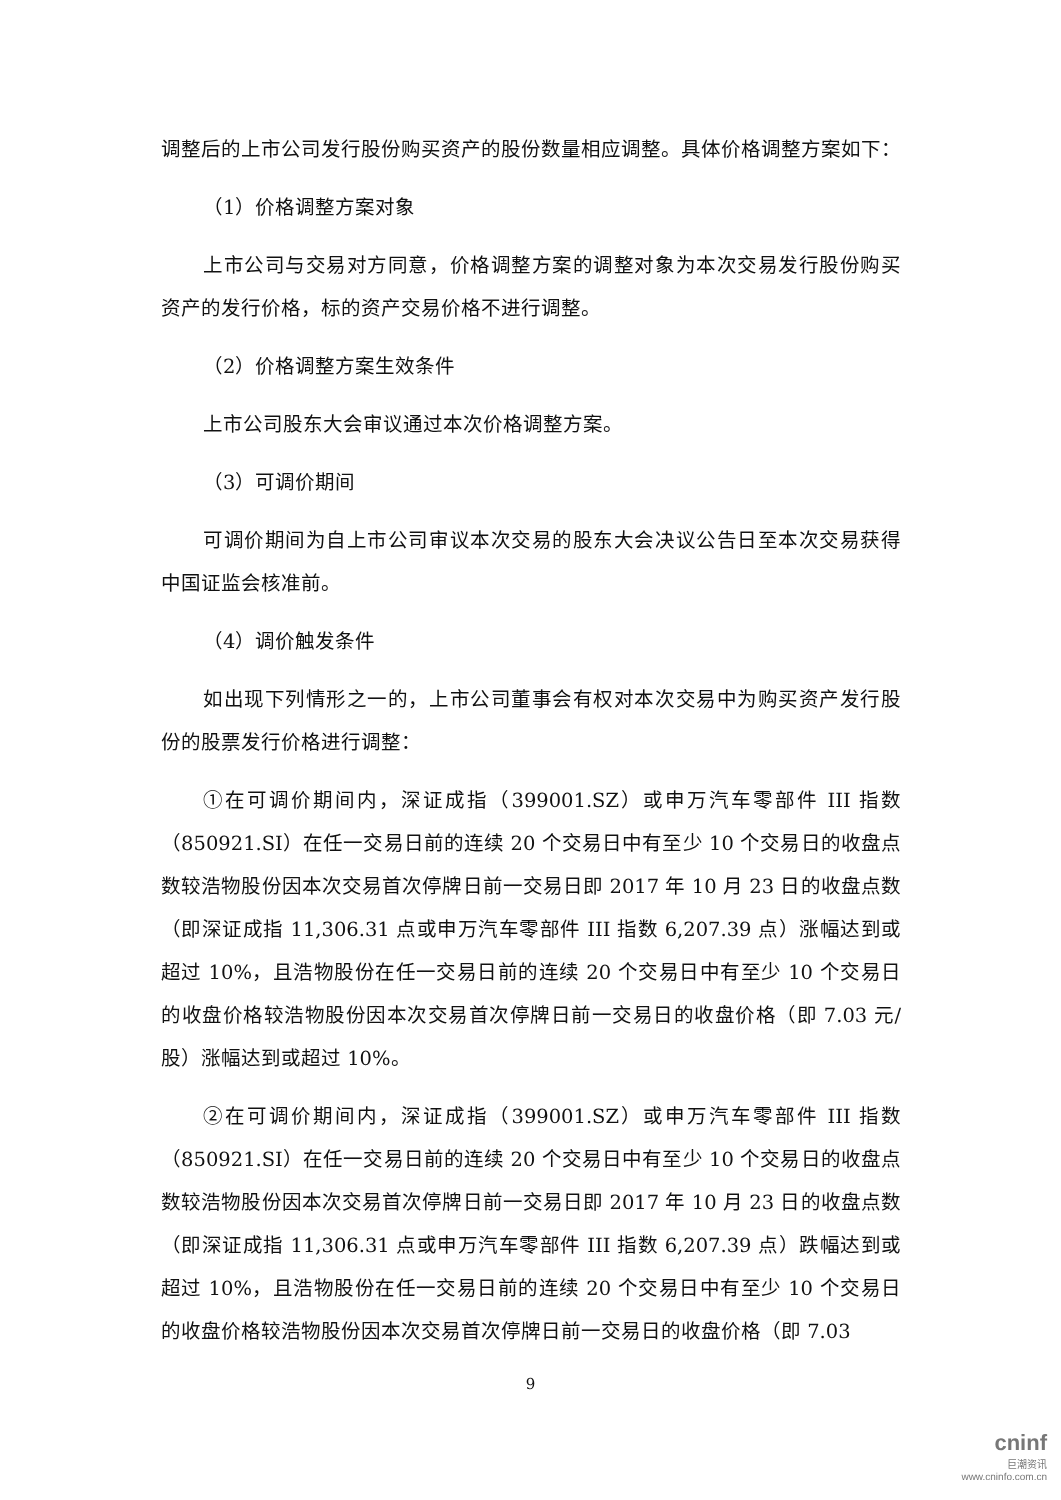调整后的上市公司发行股份购买资产的股份数量相应调整。具体价格调整方案如下：
（1）价格调整方案对象
上市公司与交易对方同意，价格调整方案的调整对象为本次交易发行股份购买资产的发行价格，标的资产交易价格不进行调整。
（2）价格调整方案生效条件
上市公司股东大会审议通过本次价格调整方案。
（3）可调价期间
可调价期间为自上市公司审议本次交易的股东大会决议公告日至本次交易获得中国证监会核准前。
（4）调价触发条件
如出现下列情形之一的，上市公司董事会有权对本次交易中为购买资产发行股份的股票发行价格进行调整：
①在可调价期间内，深证成指（399001.SZ）或申万汽车零部件 III 指数（850921.SI）在任一交易日前的连续 20 个交易日中有至少 10 个交易日的收盘点数较浩物股份因本次交易首次停牌日前一交易日即 2017 年 10 月 23 日的收盘点数（即深证成指 11,306.31 点或申万汽车零部件 III 指数 6,207.39 点）涨幅达到或超过 10%，且浩物股份在任一交易日前的连续 20 个交易日中有至少 10 个交易日的收盘价格较浩物股份因本次交易首次停牌日前一交易日的收盘价格（即 7.03 元/股）涨幅达到或超过 10%。
②在可调价期间内，深证成指（399001.SZ）或申万汽车零部件 III 指数（850921.SI）在任一交易日前的连续 20 个交易日中有至少 10 个交易日的收盘点数较浩物股份因本次交易首次停牌日前一交易日即 2017 年 10 月 23 日的收盘点数（即深证成指 11,306.31 点或申万汽车零部件 III 指数 6,207.39 点）跌幅达到或超过 10%，且浩物股份在任一交易日前的连续 20 个交易日中有至少 10 个交易日的收盘价格较浩物股份因本次交易首次停牌日前一交易日的收盘价格（即 7.03
9
cninf
巨潮资讯
www.cninfo.com.cn